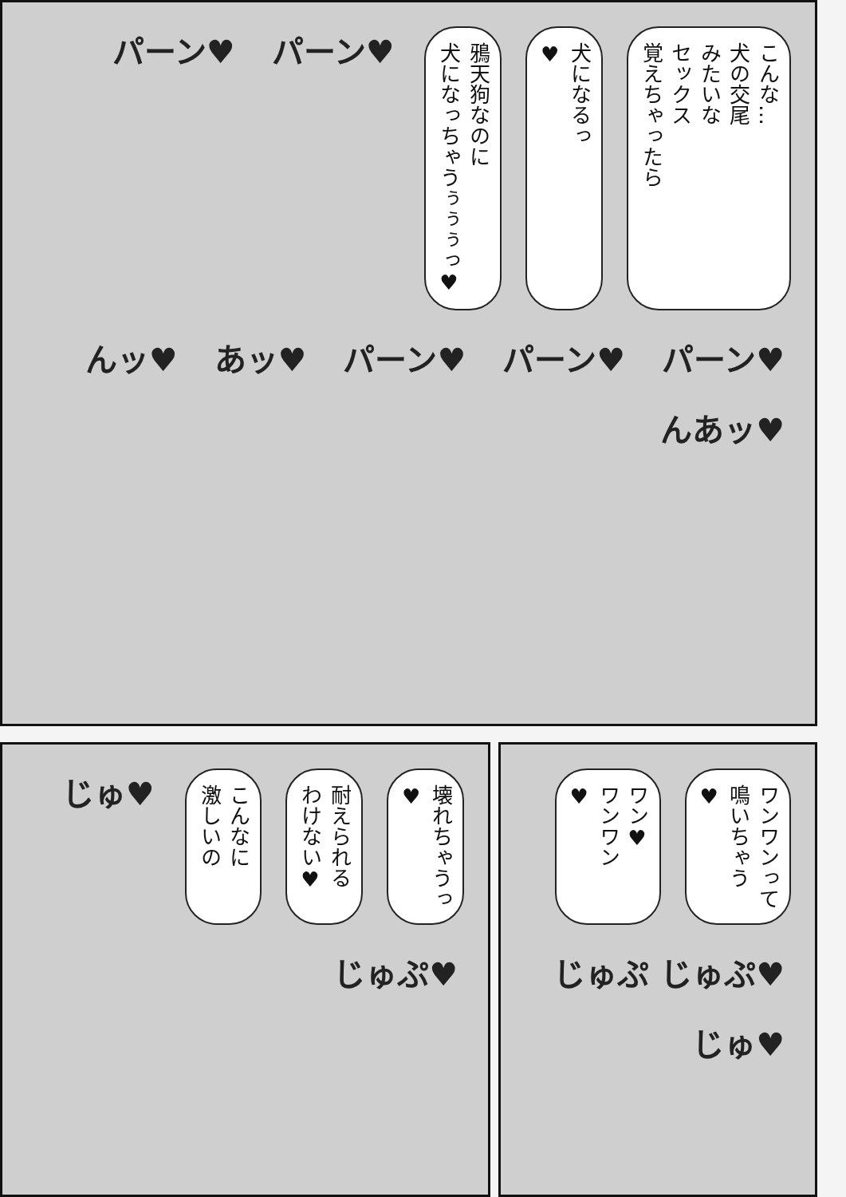こんな…
犬の交尾
みたいな
セックス
覚えちゃったら
犬になるっ
♥
鴉天狗なのに
犬になっちゃうぅぅぅっ♥
パーン♥
パーン♥
パーン♥
パーン♥
パーン♥
あッ♥
んッ♥
んあッ♥
ワンワンって
鳴いちゃう
♥
ワン♥
ワンワン
♥
じゅぷ じゅぷ♥
じゅ♥
壊れちゃうっ
♥
耐えられる
わけない♥
こんなに
激しいの
じゅ♥
じゅぷ♥